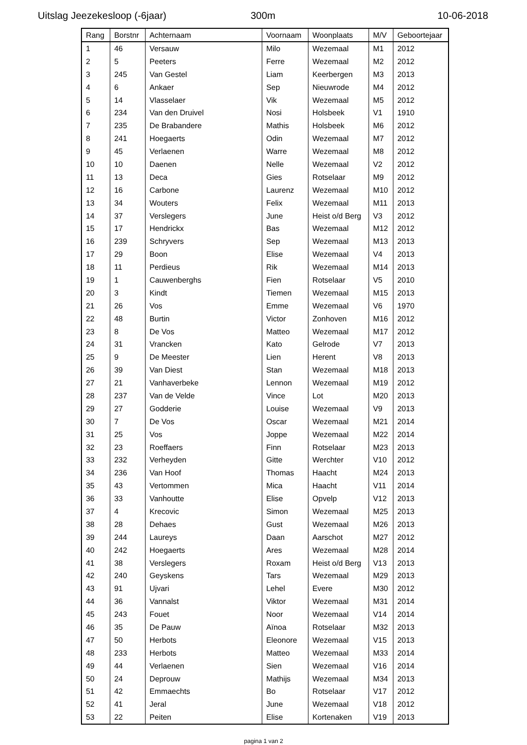Uitslag Jeezekesloop (-6jaar) 300m 10-06-2018
| Rang | Borstnr | Achternaam | Voornaam | Woonplaats | M/V | Geboortejaar |
| --- | --- | --- | --- | --- | --- | --- |
| 1 | 46 | Versauw | Milo | Wezemaal | M1 | 2012 |
| 2 | 5 | Peeters | Ferre | Wezemaal | M2 | 2012 |
| 3 | 245 | Van Gestel | Liam | Keerbergen | M3 | 2013 |
| 4 | 6 | Ankaer | Sep | Nieuwrode | M4 | 2012 |
| 5 | 14 | Vlasselaer | Vik | Wezemaal | M5 | 2012 |
| 6 | 234 | Van den Druivel | Nosi | Holsbeek | V1 | 1910 |
| 7 | 235 | De Brabandere | Mathis | Holsbeek | M6 | 2012 |
| 8 | 241 | Hoegaerts | Odin | Wezemaal | M7 | 2012 |
| 9 | 45 | Verlaenen | Warre | Wezemaal | M8 | 2012 |
| 10 | 10 | Daenen | Nelle | Wezemaal | V2 | 2012 |
| 11 | 13 | Deca | Gies | Rotselaar | M9 | 2012 |
| 12 | 16 | Carbone | Laurenz | Wezemaal | M10 | 2012 |
| 13 | 34 | Wouters | Felix | Wezemaal | M11 | 2013 |
| 14 | 37 | Verslegers | June | Heist o/d Berg | V3 | 2012 |
| 15 | 17 | Hendrickx | Bas | Wezemaal | M12 | 2012 |
| 16 | 239 | Schryvers | Sep | Wezemaal | M13 | 2013 |
| 17 | 29 | Boon | Elise | Wezemaal | V4 | 2013 |
| 18 | 11 | Perdieus | Rik | Wezemaal | M14 | 2013 |
| 19 | 1 | Cauwenberghs | Fien | Rotselaar | V5 | 2010 |
| 20 | 3 | Kindt | Tiemen | Wezemaal | M15 | 2013 |
| 21 | 26 | Vos | Emme | Wezemaal | V6 | 1970 |
| 22 | 48 | Burtin | Victor | Zonhoven | M16 | 2012 |
| 23 | 8 | De Vos | Matteo | Wezemaal | M17 | 2012 |
| 24 | 31 | Vrancken | Kato | Gelrode | V7 | 2013 |
| 25 | 9 | De Meester | Lien | Herent | V8 | 2013 |
| 26 | 39 | Van Diest | Stan | Wezemaal | M18 | 2013 |
| 27 | 21 | Vanhaverbeke | Lennon | Wezemaal | M19 | 2012 |
| 28 | 237 | Van de Velde | Vince | Lot | M20 | 2013 |
| 29 | 27 | Godderie | Louise | Wezemaal | V9 | 2013 |
| 30 | 7 | De Vos | Oscar | Wezemaal | M21 | 2014 |
| 31 | 25 | Vos | Joppe | Wezemaal | M22 | 2014 |
| 32 | 23 | Roeffaers | Finn | Rotselaar | M23 | 2013 |
| 33 | 232 | Verheyden | Gitte | Werchter | V10 | 2012 |
| 34 | 236 | Van Hoof | Thomas | Haacht | M24 | 2013 |
| 35 | 43 | Vertommen | Mica | Haacht | V11 | 2014 |
| 36 | 33 | Vanhoutte | Elise | Opvelp | V12 | 2013 |
| 37 | 4 | Krecovic | Simon | Wezemaal | M25 | 2013 |
| 38 | 28 | Dehaes | Gust | Wezemaal | M26 | 2013 |
| 39 | 244 | Laureys | Daan | Aarschot | M27 | 2012 |
| 40 | 242 | Hoegaerts | Ares | Wezemaal | M28 | 2014 |
| 41 | 38 | Verslegers | Roxam | Heist o/d Berg | V13 | 2013 |
| 42 | 240 | Geyskens | Tars | Wezemaal | M29 | 2013 |
| 43 | 91 | Ujvari | Lehel | Evere | M30 | 2012 |
| 44 | 36 | Vannalst | Viktor | Wezemaal | M31 | 2014 |
| 45 | 243 | Fouet | Noor | Wezemaal | V14 | 2014 |
| 46 | 35 | De Pauw | Aïnoa | Rotselaar | M32 | 2013 |
| 47 | 50 | Herbots | Eleonore | Wezemaal | V15 | 2013 |
| 48 | 233 | Herbots | Matteo | Wezemaal | M33 | 2014 |
| 49 | 44 | Verlaenen | Sien | Wezemaal | V16 | 2014 |
| 50 | 24 | Deprouw | Mathijs | Wezemaal | M34 | 2013 |
| 51 | 42 | Emmaechts | Bo | Rotselaar | V17 | 2012 |
| 52 | 41 | Jeral | June | Wezemaal | V18 | 2012 |
| 53 | 22 | Peiten | Elise | Kortenaken | V19 | 2013 |
pagina 1 van 2